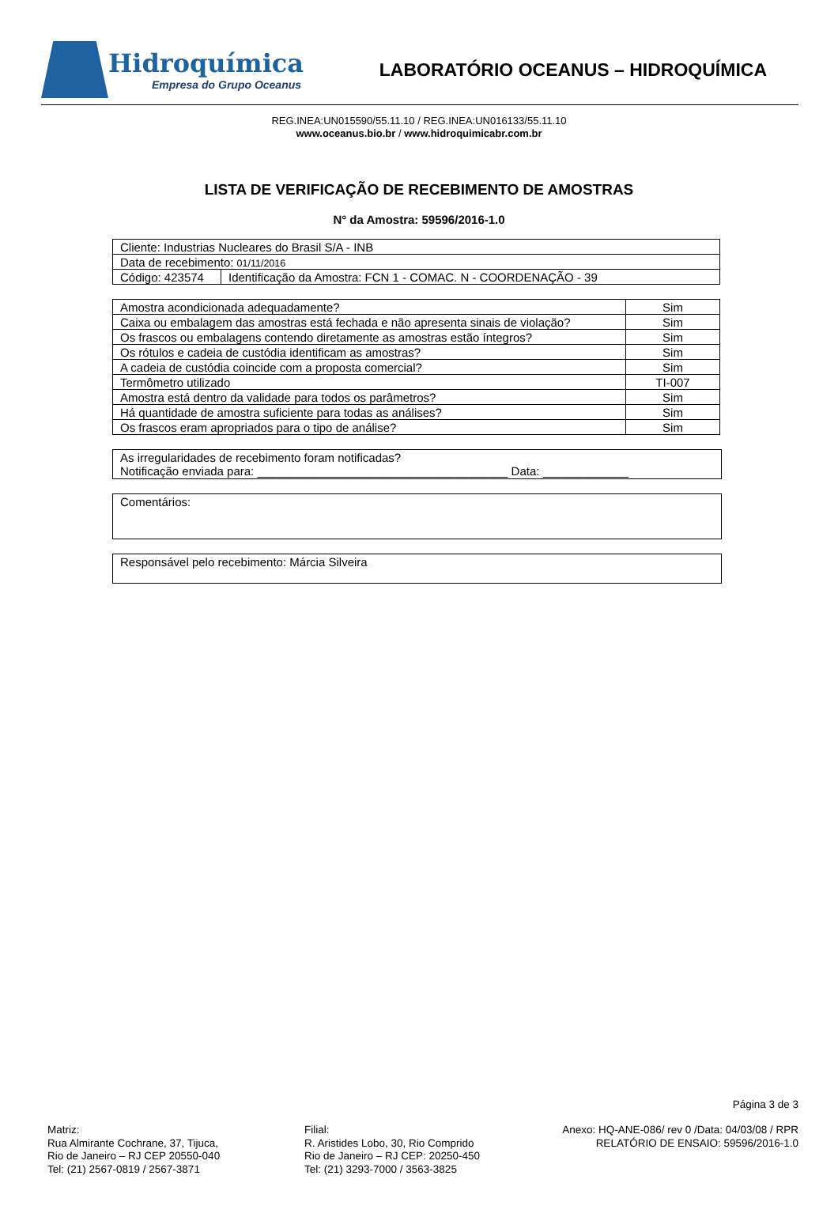Hidroquímica
Empresa do Grupo Oceanus
LABORATÓRIO OCEANUS – HIDROQUÍMICA
REG.INEA:UN015590/55.11.10 / REG.INEA:UN016133/55.11.10
www.oceanus.bio.br / www.hidroquimicabr.com.br
LISTA DE VERIFICAÇÃO DE RECEBIMENTO DE AMOSTRAS
N° da Amostra: 59596/2016-1.0
| Cliente: Industrias Nucleares do Brasil S/A - INB | |
| Data de recebimento: 01/11/2016 | |
| Código: 423574 | Identificação da Amostra: FCN 1 - COMAC. N - COORDENAÇÃO - 39 |
| Amostra acondicionada adequadamente? | Sim |
| Caixa ou embalagem das amostras está fechada e não apresenta sinais de violação? | Sim |
| Os frascos ou embalagens contendo diretamente as amostras estão íntegros? | Sim |
| Os rótulos e cadeia de custódia identificam as amostras? | Sim |
| A cadeia de custódia coincide com a proposta comercial? | Sim |
| Termômetro utilizado | TI-007 |
| Amostra está dentro da validade para todos os parâmetros? | Sim |
| Há quantidade de amostra suficiente para todas as análises? | Sim |
| Os frascos eram apropriados para o tipo de análise? | Sim |
As irregularidades de recebimento foram notificadas?
Notificação enviada para: ______________________________________ Data: _____________
Comentários:
Responsável pelo recebimento: Márcia Silveira
Página 3 de 3
Matriz:
Rua Almirante Cochrane, 37, Tijuca,
Rio de Janeiro – RJ CEP 20550-040
Tel: (21) 2567-0819 / 2567-3871
Filial:
R. Aristides Lobo, 30, Rio Comprido
Rio de Janeiro – RJ CEP: 20250-450
Tel: (21) 3293-7000 / 3563-3825
Anexo: HQ-ANE-086/ rev 0 /Data: 04/03/08 / RPR
RELATÓRIO DE ENSAIO: 59596/2016-1.0